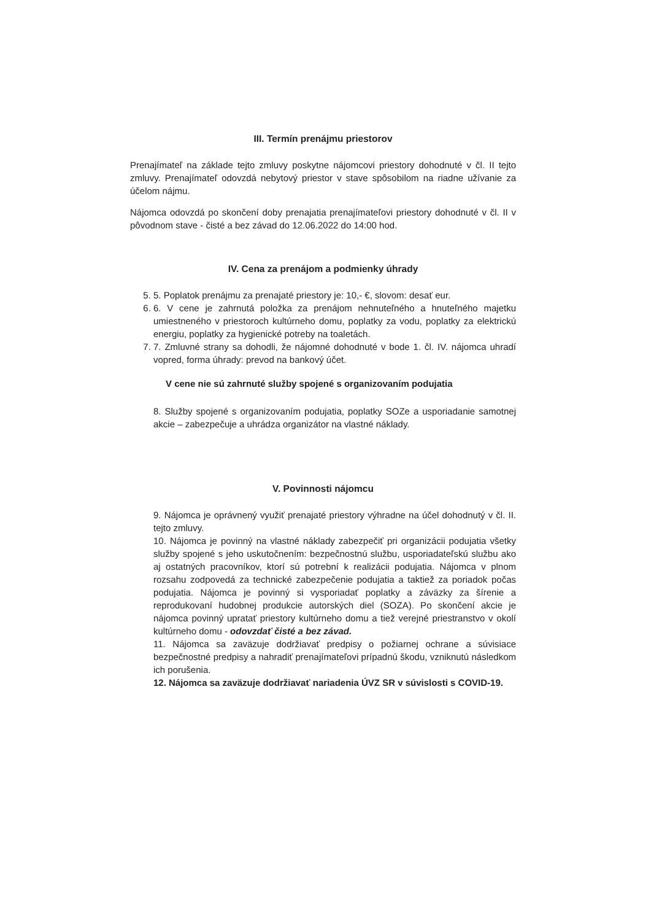III. Termín prenájmu priestorov
Prenajímateľ na základe tejto zmluvy poskytne nájomcovi priestory dohodnuté v čl. II tejto zmluvy. Prenajímateľ odovzdá nebytový priestor v stave spôsobilom na riadne užívanie za účelom nájmu.
Nájomca odovzdá po skončení doby prenajatia prenajímateľovi priestory dohodnuté v čl. II v pôvodnom stave - čisté a bez závad do 12.06.2022 do 14:00 hod.
IV. Cena za prenájom a podmienky úhrady
5. 5. Poplatok prenájmu za prenajaté priestory je: 10,- €, slovom: desať eur.
6. 6. V cene je zahrnutá položka za prenájom nehnuteľného a hnuteľného majetku umiestneného v priestoroch kultúrneho domu, poplatky za vodu, poplatky za elektrickú energiu, poplatky za hygienické potreby na toaletách.
7. 7. Zmluvné strany sa dohodli, že nájomné dohodnuté v bode 1. čl. IV. nájomca uhradí vopred, forma úhrady: prevod na bankový účet.
V cene nie sú zahrnuté služby spojené s organizovaním podujatia
8. Služby spojené s organizovaním podujatia, poplatky SOZe a usporiadanie samotnej akcie – zabezpečuje a uhrádza organizátor na vlastné náklady.
V. Povinnosti nájomcu
9. Nájomca je oprávnený využiť prenajaté priestory výhradne na účel dohodnutý v čl. II. tejto zmluvy.
10. Nájomca je povinný na vlastné náklady zabezpečiť pri organizácii podujatia všetky služby spojené s jeho uskutočnením: bezpečnostnú službu, usporiadateľskú službu ako aj ostatných pracovníkov, ktorí sú potrební k realizácii podujatia. Nájomca v plnom rozsahu zodpovedá za technické zabezpečenie podujatia a taktiež za poriadok počas podujatia. Nájomca je povinný si vysporiadať poplatky a záväzky za šírenie a reprodukovaní hudobnej produkcie autorských diel (SOZA). Po skončení akcie je nájomca povinný upratať priestory kultúrneho domu a tiež verejné priestranstvo v okolí kultúrneho domu - odovzdať čisté a bez závad.
11. Nájomca sa zaväzuje dodržiavať predpisy o požiarnej ochrane a súvisiace bezpečnostné predpisy a nahradiť prenajímateľovi prípadnú škodu, vzniknutú následkom ich porušenia.
12. Nájomca sa zaväzuje dodržiavať nariadenia ÚVZ SR v súvislosti s COVID-19.